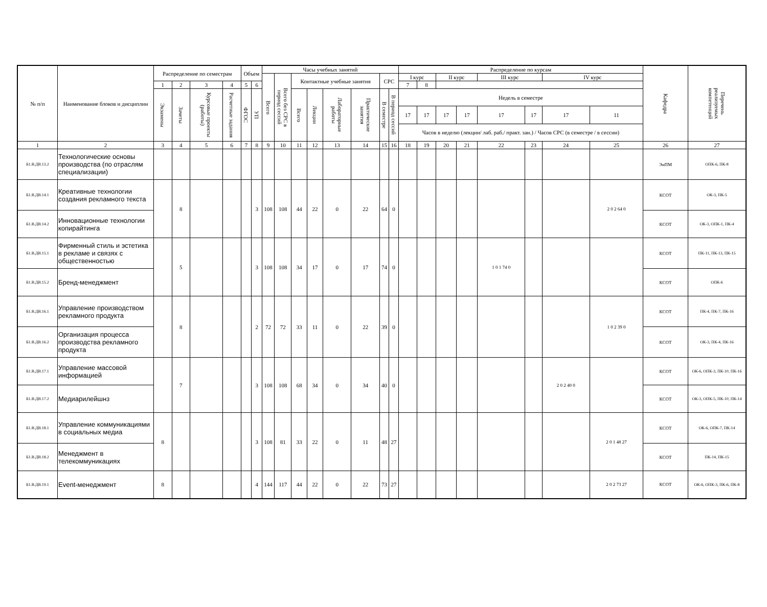| № п/п | Наименование блоков и дисциплин | Распределение по семестрам | | | | Объем | | Часы учебных занятий | | | | | | | | Распределение по курсам | | | | | | | | Кафедра | Перечень реализуемых компетенций |
| --- | --- | --- | --- | --- | --- | --- | --- | --- | --- | --- | --- | --- | --- | --- | --- | --- | --- | --- | --- | --- | --- | --- | --- | --- | --- |
| | | | | | | | | Всего | Всего без СРС в период сессий | Контактные учебные занятия | | | | СРС | | I курс | | II курс | | III курс | | IV курс | | | |
| | | 1 | 2 | 3 | 4 | 5 | 6 | | | | | | | | | 7 | 8 | | | | | | | | |
| | | Экзамены | Зачеты | Курсовые проекты (работы) | Расчетные задания | ФГОС | УП | | | Всего | Лекции | Лабораторные работы | Практические занятия | В семестре | В период сессий | Недель в семестре | | | | | | | | | |
| | | | | | | | | | | | | | | | | 17 | 17 | 17 | 17 | 17 | 17 | 17 | 11 | | |
| | | | | | | | | | | | | | | | | Часов в неделю (лекции/ лаб. раб./ практ. зан.) / Часов СРС (в семестре / в сессии) | | | | | | | | | |
| 1 | 2 | 3 | 4 | 5 | 6 | 7 | 8 | 9 | 10 | 11 | 12 | 13 | 14 | 15 | 16 | 18 | 19 | 20 | 21 | 22 | 23 | 24 | 25 | 26 | 27 |
| Б1.В.ДВ.13.2 | Технологические основы производства (по отраслям специализации) | | | | | | | | | | | | | | | | | | | | | | | ЭиПМ | ОПК-6, ПК-8 |
| Б1.В.ДВ.14.1 | Креативные технологии создания рекламного текста | | 8 | | | | 3 | 108 | 108 | 44 | 22 | 0 | 22 | 64 | 0 | | | | | | | | 2 0 2 64 0 | КСОТ | ОК-3, ПК-5 |
| Б1.В.ДВ.14.2 | Инновационные технологии копирайтинга | | | | | | | | | | | | | | | | | | | | | | | КСОТ | ОК-3, ОПК-1, ПК-4 |
| Б1.В.ДВ.15.1 | Фирменный стиль и эстетика в рекламе и связях с общественностью | | 5 | | | | 3 | 108 | 108 | 34 | 17 | 0 | 17 | 74 | 0 | | | | | 1 0 1 74 0 | | | | КСОТ | ПК-11, ПК-13, ПК-15 |
| Б1.В.ДВ.15.2 | Бренд-менеджмент | | | | | | | | | | | | | | | | | | | | | | | КСОТ | ОПК-6 |
| Б1.В.ДВ.16.1 | Управление производством рекламного продукта | | 8 | | | | 2 | 72 | 72 | 33 | 11 | 0 | 22 | 39 | 0 | | | | | | | | 1 0 2 39 0 | КСОТ | ПК-4, ПК-7, ПК-16 |
| Б1.В.ДВ.16.2 | Организация процесса производства рекламного продукта | | | | | | | | | | | | | | | | | | | | | | | КСОТ | ОК-3, ПК-4, ПК-16 |
| Б1.В.ДВ.17.1 | Управление массовой информацией | | 7 | | | | 3 | 108 | 108 | 68 | 34 | 0 | 34 | 40 | 0 | | | | | | | 2 0 2 40 0 | | КСОТ | ОК-6, ОПК-3, ПК-10, ПК-16 |
| Б1.В.ДВ.17.2 | Медиарилейшнз | | | | | | | | | | | | | | | | | | | | | | | КСОТ | ОК-3, ОПК-5, ПК-10, ПК-14 |
| Б1.В.ДВ.18.1 | Управление коммуникациями в социальных медиа | 8 | | | | | 3 | 108 | 81 | 33 | 22 | 0 | 11 | 48 | 27 | | | | | | | | 2 0 1 48 27 | КСОТ | ОК-6, ОПК-7, ПК-14 |
| Б1.В.ДВ.18.2 | Менеджмент в телекоммуникациях | | | | | | | | | | | | | | | | | | | | | | | КСОТ | ПК-14, ПК-15 |
| Б1.В.ДВ.19.1 | Event-менеджмент | 8 | | | | | 4 | 144 | 117 | 44 | 22 | 0 | 22 | 73 | 27 | | | | | | | | 2 0 2 73 27 | КСОТ | ОК-6, ОПК-3, ПК-6, ПК-8 |